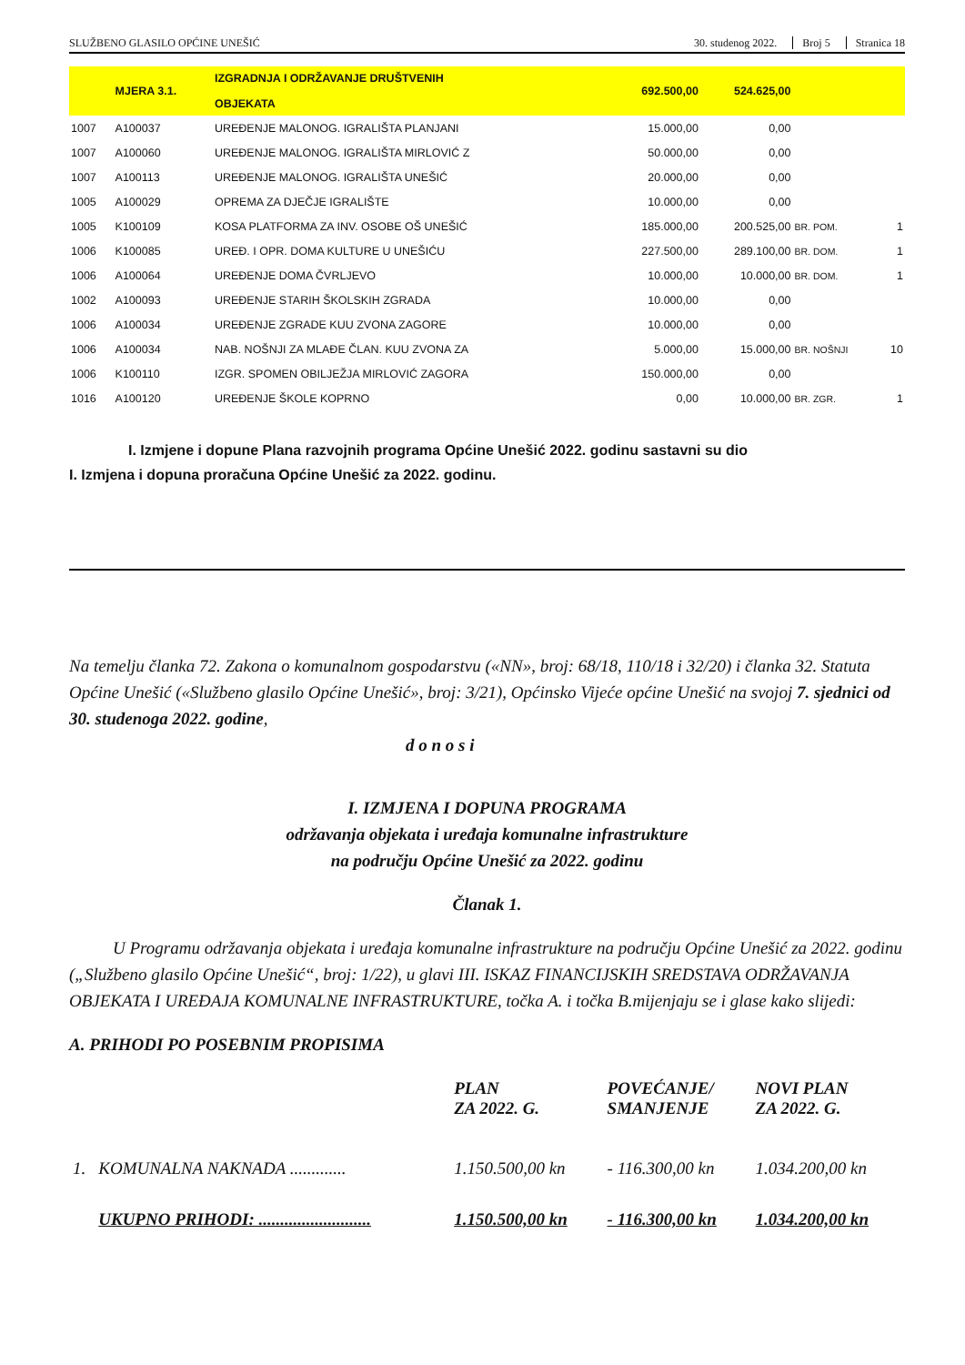SLUŽBENO GLASILO OPĆINE UNEŠIĆ 30. studenog 2022. Broj 5 Stranica 18
| | MJERA 3.1. | IZGRADNJA I ODRŽAVANJE DRUŠTVENIH OBJEKATA | 692.500,00 | 524.625,00 | | |
| 1007 | A100037 | UREĐENJE MALONOG. IGRALIŠTA PLANJANI | 15.000,00 | 0,00 | | |
| 1007 | A100060 | UREĐENJE MALONOG. IGRALIŠTA MIRLOVIĆ Z | 50.000,00 | 0,00 | | |
| 1007 | A100113 | UREĐENJE MALONOG. IGRALIŠTA UNEŠIĆ | 20.000,00 | 0,00 | | |
| 1005 | A100029 | OPREMA ZA DJEČJE IGRALIŠTE | 10.000,00 | 0,00 | | |
| 1005 | K100109 | KOSA PLATFORMA ZA INV. OSOBE OŠ UNEŠIĆ | 185.000,00 | 200.525,00 | BR. POM. | 1 |
| 1006 | K100085 | UREĐ. I OPR. DOMA KULTURE U UNEŠIĆU | 227.500,00 | 289.100,00 | BR. DOM. | 1 |
| 1006 | A100064 | UREĐENJE DOMA ČVRLJEVO | 10.000,00 | 10.000,00 | BR. DOM. | 1 |
| 1002 | A100093 | UREĐENJE STARIH ŠKOLSKIH ZGRADA | 10.000,00 | 0,00 | | |
| 1006 | A100034 | UREĐENJE ZGRADE KUU ZVONA ZAGORE | 10.000,00 | 0,00 | | |
| 1006 | A100034 | NAB. NOŠNJI ZA MLAĐE ČLAN. KUU ZVONA ZA | 5.000,00 | 15.000,00 | BR. NOŠNJI | 10 |
| 1006 | K100110 | IZGR. SPOMEN OBILJEŽJA MIRLOVIĆ ZAGORA | 150.000,00 | 0,00 | | |
| 1016 | A100120 | UREĐENJE ŠKOLE KOPRNO | 0,00 | 10.000,00 | BR. ZGR. | 1 |
I. Izmjene i dopune Plana razvojnih programa Općine Unešić 2022. godinu sastavni su dio
I. Izmjena i dopuna proračuna Općine Unešić za 2022. godinu.
Na temelju članka 72. Zakona o komunalnom gospodarstvu («NN», broj: 68/18, 110/18 i 32/20) i članka 32. Statuta Općine Unešić («Službeno glasilo Općine Unešić», broj: 3/21), Općinsko Vijeće općine Unešić na svojoj 7. sjednici od 30. studenoga 2022. godine,
d o n o s i
I. IZMJENA I DOPUNA PROGRAMA
održavanja objekata i uređaja komunalne infrastrukture
na području Općine Unešić za 2022. godinu
Članak 1.
U Programu održavanja objekata i uređaja komunalne infrastrukture na području Općine Unešić za 2022. godinu („Službeno glasilo Općine Unešić“, broj: 1/22), u glavi III. ISKAZ FINANCIJSKIH SREDSTAVA ODRŽAVANJA OBJEKATA I UREĐAJA KOMUNALNE INFRASTRUKTURE, točka A. i točka B.mijenjaju se i glase kako slijedi:
A. PRIHODI PO POSEBNIM PROPISIMA
| | | PLAN ZA 2022. G. | POVEĆANJE/ SMANJENJE | NOVI PLAN ZA 2022. G. |
| --- | --- | --- | --- | --- |
| 1. | KOMUNALNA NAKNADA ............. | 1.150.500,00 kn | - 116.300,00 kn | 1.034.200,00 kn |
| | UKUPNO PRIHODI: .......................... | 1.150.500,00 kn | - 116.300,00 kn | 1.034.200,00 kn |